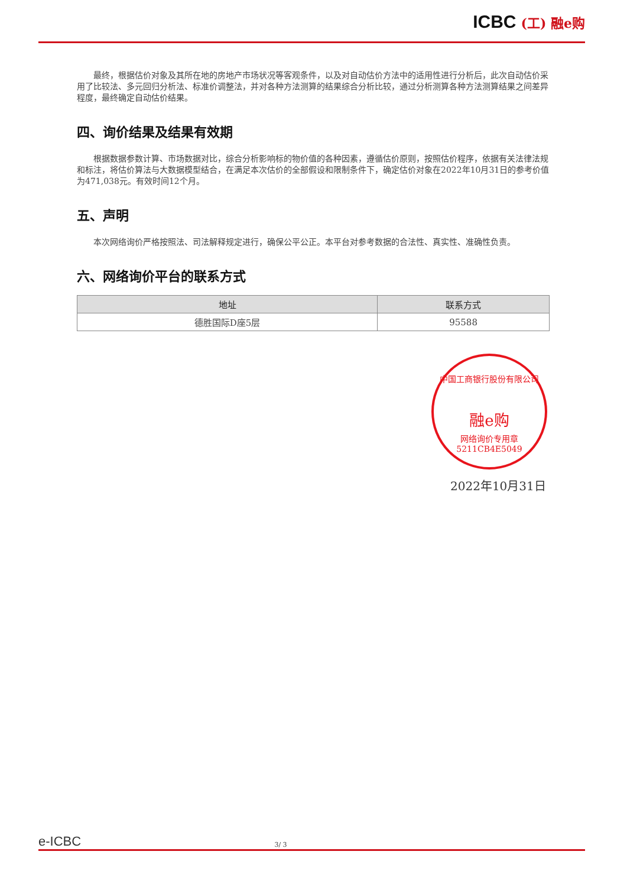ICBC (工) 融e购
最终，根据估价对象及其所在地的房地产市场状况等客观条件，以及对自动估价方法中的适用性进行分析后，此次自动估价采用了比较法、多元回归分析法、标准价调整法，并对各种方法测算的结果综合分析比较，通过分析测算各种方法测算结果之间差异程度，最终确定自动估价结果。
四、询价结果及结果有效期
根据数据参数计算、市场数据对比，综合分析影响标的物价值的各种因素，遵循估价原则，按照估价程序，依据有关法律法规和标注，将估价算法与大数据模型结合，在满足本次估价的全部假设和限制条件下，确定估价对象在2022年10月31日的参考价值为471,038元。有效时间12个月。
五、声明
本次网络询价严格按照法、司法解释规定进行，确保公平公正。本平台对参考数据的合法性、真实性、准确性负责。
六、网络询价平台的联系方式
| 地址 | 联系方式 |
| --- | --- |
| 德胜国际D座5层 | 95588 |
中国工商银行股份有限公司
融e购
网络询价专用章
5211CB4E5049
2022年10月31日
e-ICBC
3/ 3